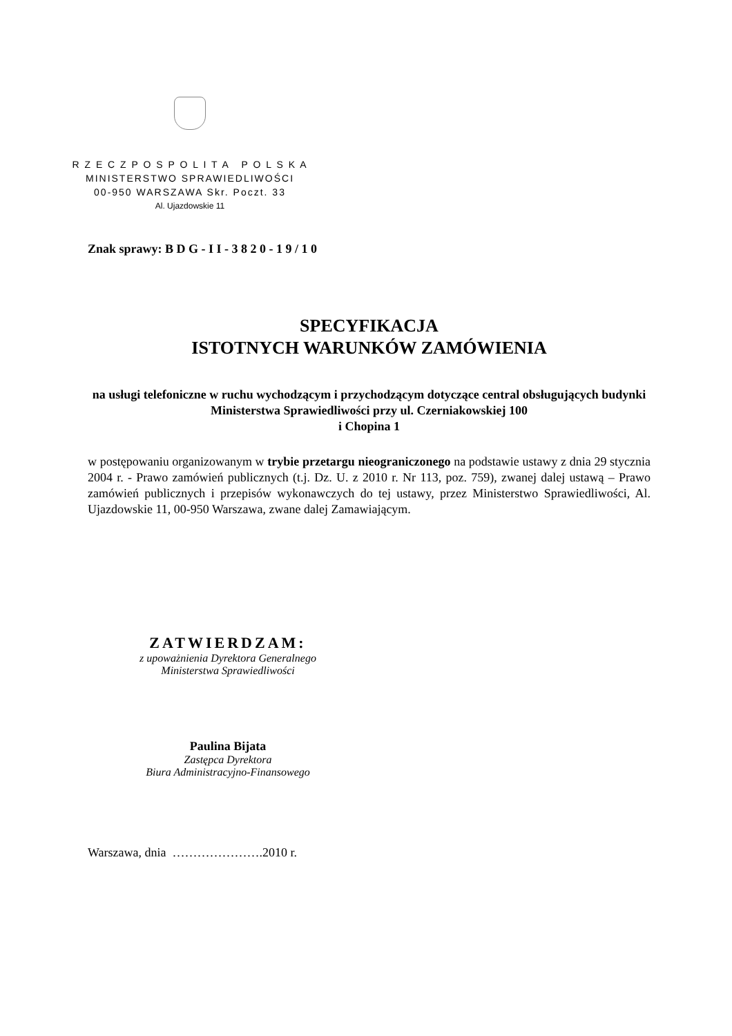R Z E C Z P O S P O L I T A P O L S K A
MINISTERSTWO SPRAWIEDLIWOŚCI
00-950 WARSZAWA Skr. Poczt. 33
Al. Ujazdowskie 11
Znak sprawy: B D G - I I - 3 8 2 0 - 1 9 / 1 0
SPECYFIKACJA
ISTOTNYCH WARUNKÓW ZAMÓWIENIA
na usługi telefoniczne w ruchu wychodzącym i przychodzącym dotyczące central obsługujących budynki Ministerstwa Sprawiedliwości przy ul. Czerniakowskiej 100
i Chopina 1
w postępowaniu organizowanym w trybie przetargu nieograniczonego na podstawie ustawy z dnia 29 stycznia 2004 r. - Prawo zamówień publicznych (t.j. Dz. U. z 2010 r. Nr 113, poz. 759), zwanej dalej ustawą – Prawo zamówień publicznych i przepisów wykonawczych do tej ustawy, przez Ministerstwo Sprawiedliwości, Al. Ujazdowskie 11, 00-950 Warszawa, zwane dalej Zamawiającym.
ZATWIERDZAM:
z upoważnienia Dyrektora Generalnego
Ministerstwa Sprawiedliwości
Paulina Bijata
Zastępca Dyrektora
Biura Administracyjno-Finansowego
Warszawa, dnia ………………….2010 r.